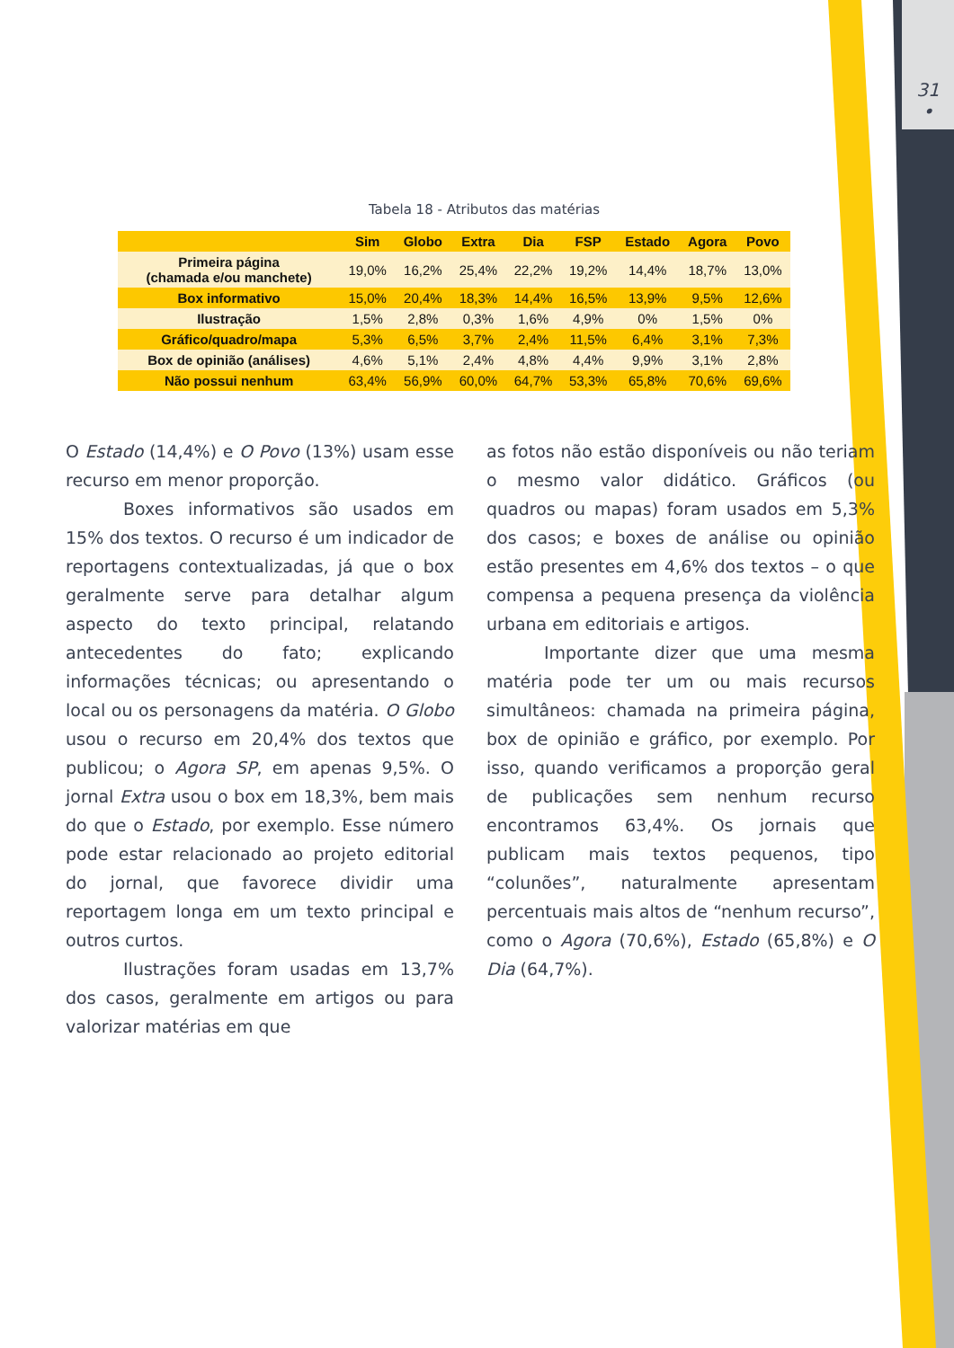31
•
Tabela 18 - Atributos das matérias
| | Sim | Globo | Extra | Dia | FSP | Estado | Agora | Povo |
| --- | --- | --- | --- | --- | --- | --- | --- | --- |
| Primeira página (chamada e/ou manchete) | 19,0% | 16,2% | 25,4% | 22,2% | 19,2% | 14,4% | 18,7% | 13,0% |
| Box informativo | 15,0% | 20,4% | 18,3% | 14,4% | 16,5% | 13,9% | 9,5% | 12,6% |
| Ilustração | 1,5% | 2,8% | 0,3% | 1,6% | 4,9% | 0% | 1,5% | 0% |
| Gráfico/quadro/mapa | 5,3% | 6,5% | 3,7% | 2,4% | 11,5% | 6,4% | 3,1% | 7,3% |
| Box de opinião (análises) | 4,6% | 5,1% | 2,4% | 4,8% | 4,4% | 9,9% | 3,1% | 2,8% |
| Não possui nenhum | 63,4% | 56,9% | 60,0% | 64,7% | 53,3% | 65,8% | 70,6% | 69,6% |
O Estado (14,4%) e O Povo (13%) usam esse recurso em menor proporção.
Boxes informativos são usados em 15% dos textos. O recurso é um indicador de reportagens contextualizadas, já que o box geralmente serve para detalhar algum aspecto do texto principal, relatando antecedentes do fato; explicando informações técnicas; ou apresentando o local ou os personagens da matéria. O Globo usou o recurso em 20,4% dos textos que publicou; o Agora SP, em apenas 9,5%. O jornal Extra usou o box em 18,3%, bem mais do que o Estado, por exemplo. Esse número pode estar relacionado ao projeto editorial do jornal, que favorece dividir uma reportagem longa em um texto principal e outros curtos.
Ilustrações foram usadas em 13,7% dos casos, geralmente em artigos ou para valorizar matérias em que
as fotos não estão disponíveis ou não teriam o mesmo valor didático. Gráficos (ou quadros ou mapas) foram usados em 5,3% dos casos; e boxes de análise ou opinião estão presentes em 4,6% dos textos – o que compensa a pequena presença da violência urbana em editoriais e artigos.
Importante dizer que uma mesma matéria pode ter um ou mais recursos simultâneos: chamada na primeira página, box de opinião e gráfico, por exemplo. Por isso, quando verificamos a proporção geral de publicações sem nenhum recurso encontramos 63,4%. Os jornais que publicam mais textos pequenos, tipo “colunões”, naturalmente apresentam percentuais mais altos de “nenhum recurso”, como o Agora (70,6%), Estado (65,8%) e O Dia (64,7%).